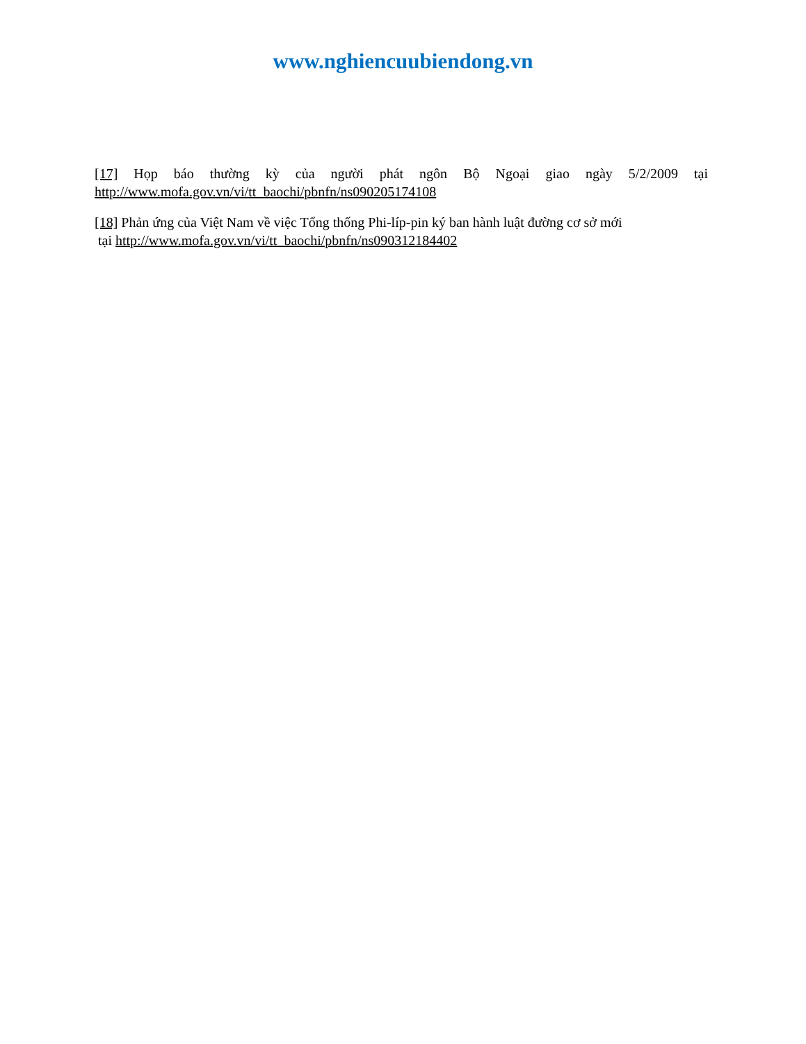www.nghiencuubiendong.vn
[17] Họp báo thường kỳ của người phát ngôn Bộ Ngoại giao ngày 5/2/2009 tại http://www.mofa.gov.vn/vi/tt_baochi/pbnfn/ns090205174108
[18] Phản ứng của Việt Nam về việc Tổng thống Phi-líp-pin ký ban hành luật đường cơ sở mới
tại http://www.mofa.gov.vn/vi/tt_baochi/pbnfn/ns090312184402